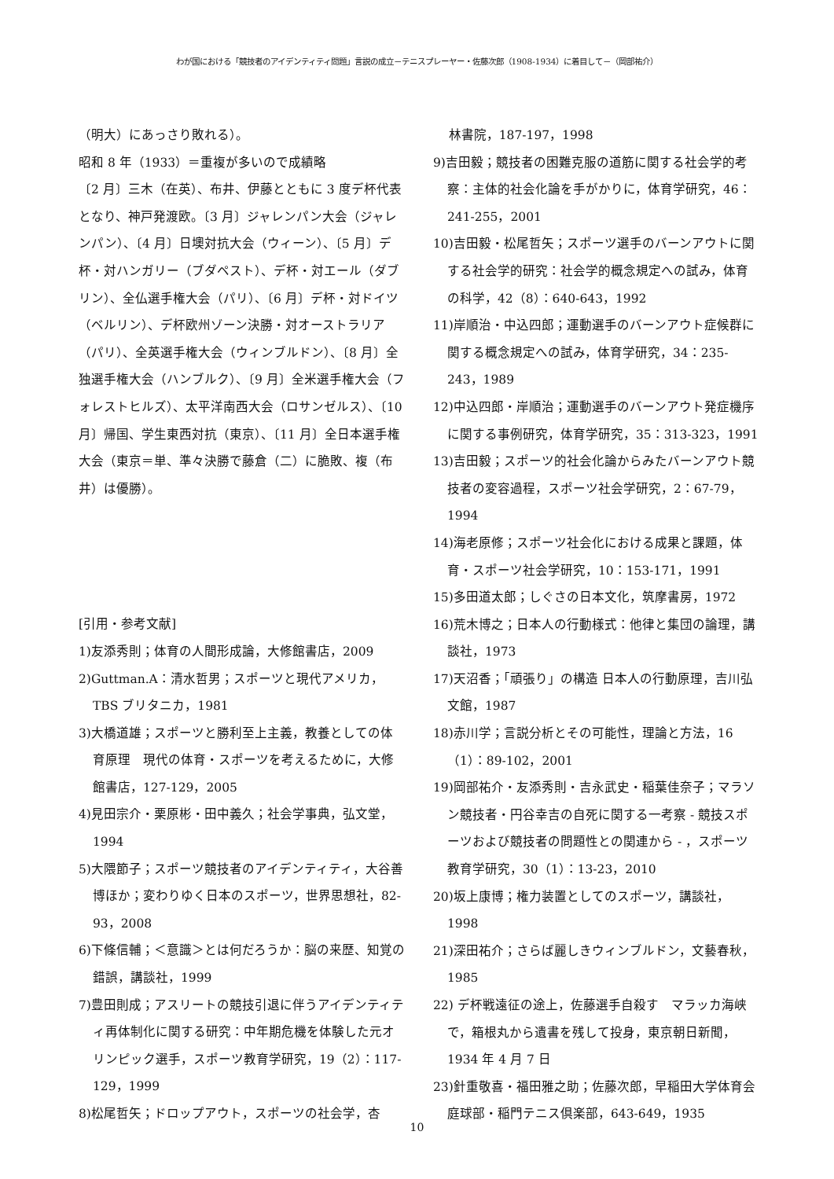わが国における「競技者のアイデンティティ問題」言説の成立－テニスプレーヤー・佐藤次郎（1908-1934）に着目して－（岡部祐介）
（明大）にあっさり敗れる）。
昭和 8 年（1933）＝重複が多いので成績略
〔2 月〕三木（在英）、布井、伊藤とともに 3 度デ杯代表となり、神戸発渡欧。〔3 月〕ジャレンパン大会（ジャレンパン）、〔4 月〕日墺対抗大会（ウィーン）、〔5 月〕デ杯・対ハンガリー（ブダペスト）、デ杯・対エール（ダブリン）、全仏選手権大会（パリ）、〔6 月〕デ杯・対ドイツ（ベルリン）、デ杯欧州ゾーン決勝・対オーストラリア（パリ）、全英選手権大会（ウィンブルドン）、〔8 月〕全独選手権大会（ハンブルク）、〔9 月〕全米選手権大会（フォレストヒルズ）、太平洋南西大会（ロサンゼルス）、〔10 月〕帰国、学生東西対抗（東京）、〔11 月〕全日本選手権大会（東京＝単、準々決勝で藤倉（二）に脆敗、複（布井）は優勝）。
[引用・参考文献]
1)友添秀則；体育の人間形成論，大修館書店，2009
2)Guttman.A：清水哲男；スポーツと現代アメリカ，TBS ブリタニカ，1981
3)大橋道雄；スポーツと勝利至上主義，教養としての体育原理　現代の体育・スポーツを考えるために，大修館書店，127-129，2005
4)見田宗介・栗原彬・田中義久；社会学事典，弘文堂，1994
5)大隈節子；スポーツ競技者のアイデンティティ，大谷善博ほか；変わりゆく日本のスポーツ，世界思想社，82-93，2008
6)下條信輔；＜意識＞とは何だろうか：脳の来歴、知覚の錯誤，講談社，1999
7)豊田則成；アスリートの競技引退に伴うアイデンティティ再体制化に関する研究：中年期危機を体験した元オリンピック選手，スポーツ教育学研究，19（2）：117-129，1999
8)松尾哲矢；ドロップアウト，スポーツの社会学，杏
林書院，187-197，1998
9)吉田毅；競技者の困難克服の道筋に関する社会学的考察：主体的社会化論を手がかりに，体育学研究，46：241-255，2001
10)吉田毅・松尾哲矢；スポーツ選手のバーンアウトに関する社会学的研究：社会学的概念規定への試み，体育の科学，42（8）：640-643，1992
11)岸順治・中込四郎；運動選手のバーンアウト症候群に関する概念規定への試み，体育学研究，34：235-243，1989
12)中込四郎・岸順治；運動選手のバーンアウト発症機序に関する事例研究，体育学研究，35：313-323，1991
13)吉田毅；スポーツ的社会化論からみたバーンアウト競技者の変容過程，スポーツ社会学研究，2：67-79，1994
14)海老原修；スポーツ社会化における成果と課題，体育・スポーツ社会学研究，10：153-171，1991
15)多田道太郎；しぐさの日本文化，筑摩書房，1972
16)荒木博之；日本人の行動様式：他律と集団の論理，講談社，1973
17)天沼香；「頑張り」の構造 日本人の行動原理，吉川弘文館，1987
18)赤川学；言説分析とその可能性，理論と方法，16（1）：89-102，2001
19)岡部祐介・友添秀則・吉永武史・稲葉佳奈子；マラソン競技者・円谷幸吉の自死に関する一考察 - 競技スポーツおよび競技者の問題性との関連から - ，スポーツ教育学研究，30（1）：13-23，2010
20)坂上康博；権力装置としてのスポーツ，講談社，1998
21)深田祐介；さらば麗しきウィンブルドン，文藝春秋，1985
22) デ杯戦遠征の途上，佐藤選手自殺す　マラッカ海峡で，箱根丸から遺書を残して投身，東京朝日新聞，1934 年 4 月 7 日
23)針重敬喜・福田雅之助；佐藤次郎，早稲田大学体育会庭球部・稲門テニス倶楽部，643-649，1935
10